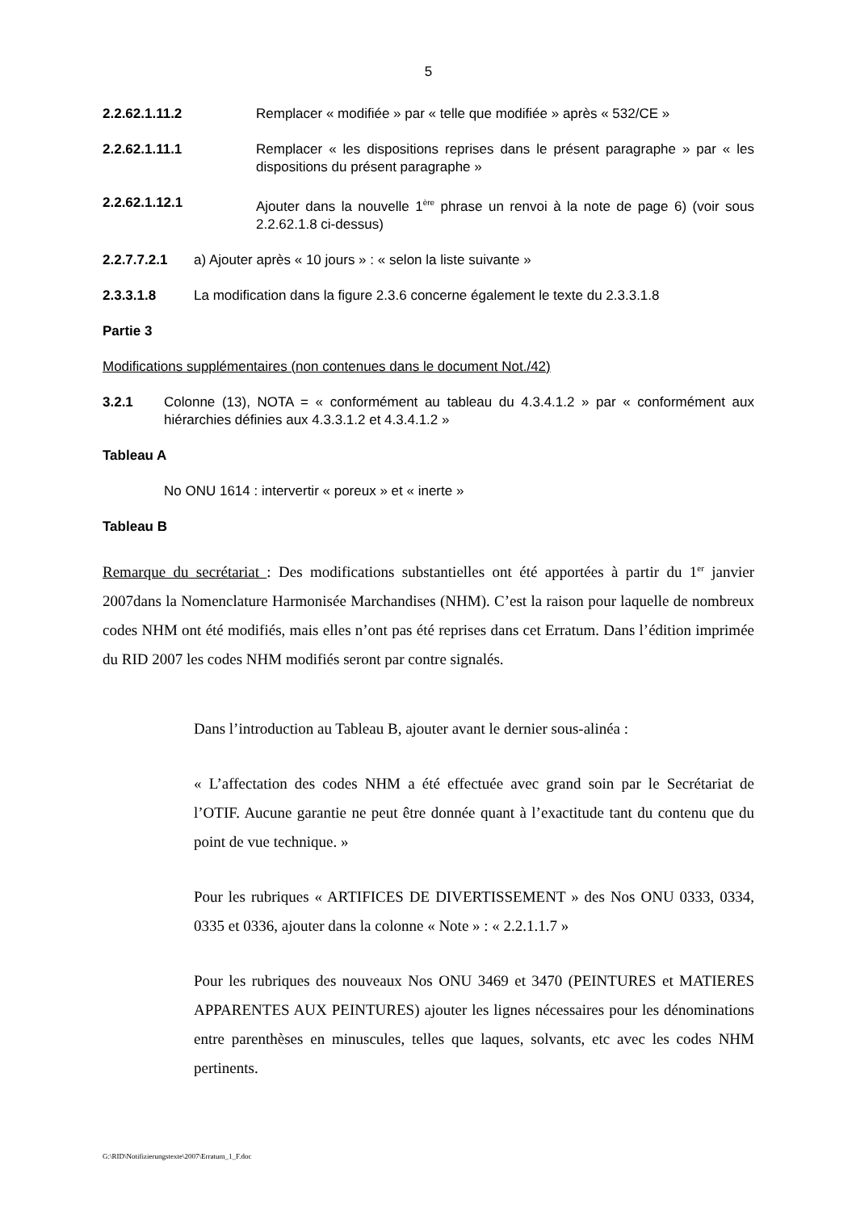5
2.2.62.1.11.2 Remplacer « modifiée » par « telle que modifiée » après « 532/CE »
2.2.62.1.11.1 Remplacer « les dispositions reprises dans le présent paragraphe » par « les dispositions du présent paragraphe »
2.2.62.1.12.1 Ajouter dans la nouvelle 1<sup>ère</sup> phrase un renvoi à la note de page 6) (voir sous 2.2.62.1.8 ci-dessus)
2.2.7.7.2.1 a) Ajouter après « 10 jours » : « selon la liste suivante »
2.3.3.1.8 La modification dans la figure 2.3.6 concerne également le texte du 2.3.3.1.8
Partie 3
Modifications supplémentaires (non contenues dans le document Not./42)
3.2.1 Colonne (13), NOTA = « conformément au tableau du 4.3.4.1.2 » par « conformément aux hiérarchies définies aux 4.3.3.1.2 et 4.3.4.1.2 »
Tableau A
No ONU 1614 : intervertir « poreux » et « inerte »
Tableau B
Remarque du secrétariat : Des modifications substantielles ont été apportées à partir du 1<sup>er</sup> janvier 2007dans la Nomenclature Harmonisée Marchandises (NHM). C’est la raison pour laquelle de nombreux codes NHM ont été modifiés, mais elles n’ont pas été reprises dans cet Erratum. Dans l’édition imprimée du RID 2007 les codes NHM modifiés seront par contre signalés.
Dans l’introduction au Tableau B, ajouter avant le dernier sous-alinéa :
« L’affectation des codes NHM a été effectuée avec grand soin par le Secrétariat de l’OTIF. Aucune garantie ne peut être donnée quant à l’exactitude tant du contenu que du point de vue technique. »
Pour les rubriques « ARTIFICES DE DIVERTISSEMENT » des Nos ONU 0333, 0334, 0335 et 0336, ajouter dans la colonne « Note » : « 2.2.1.1.7 »
Pour les rubriques des nouveaux Nos ONU 3469 et 3470 (PEINTURES et MATIERES APPARENTES AUX PEINTURES) ajouter les lignes nécessaires pour les dénominations entre parenthèses en minuscules, telles que laques, solvants, etc avec les codes NHM pertinents.
G:\RID\Notifizierungstexte\2007\Erratum_1_F.doc